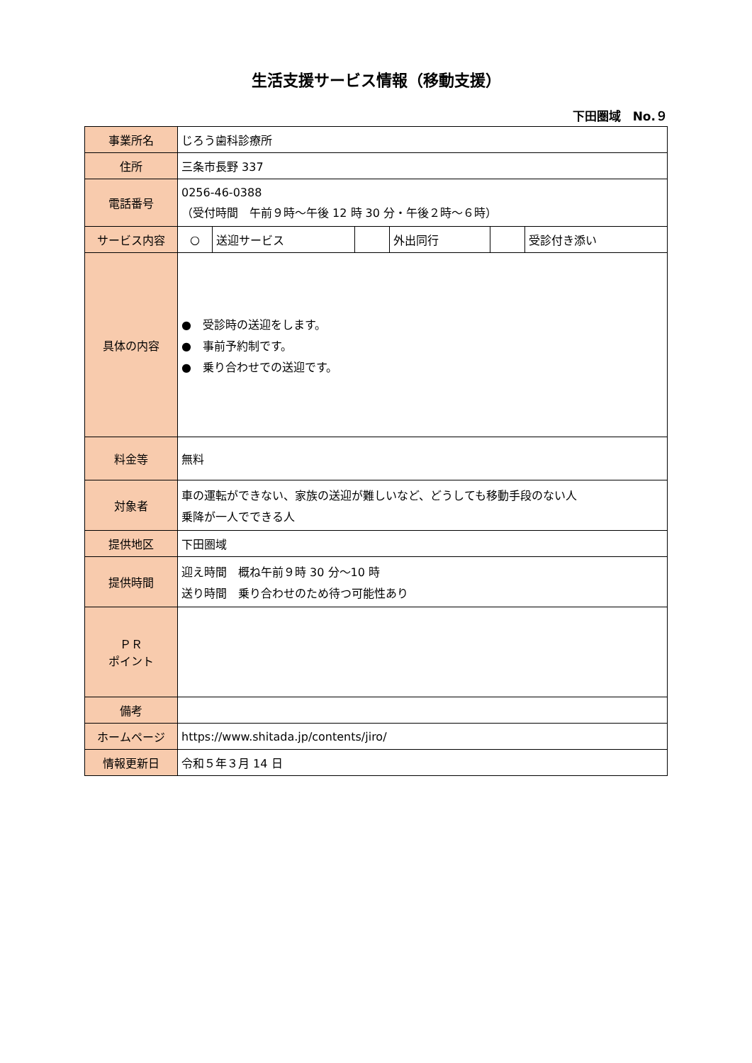生活支援サービス情報（移動支援）
下田圏域　No.９
| 事業所名 | じろう歯科診療所 | | | | | |
| 住所 | 三条市長野 337 | | | | | |
| 電話番号 | 0256-46-0388 （受付時間 午前９時～午後 12 時 30 分・午後２時～６時） | | | | | |
| サービス内容 | ○ | 送迎サービス | | 外出同行 | | 受診付き添い |
| 具体の内容 | ● 受診時の送迎をします。 ● 事前予約制です。 ● 乗り合わせでの送迎です。 | | | | | |
| 料金等 | 無料 | | | | | |
| 対象者 | 車の運転ができない、家族の送迎が難しいなど、どうしても移動手段のない人 乗降が一人でできる人 | | | | | |
| 提供地区 | 下田圏域 | | | | | |
| 提供時間 | 迎え時間 概ね午前９時 30 分～10 時 送り時間 乗り合わせのため待つ可能性あり | | | | | |
| ＰＲ ポイント | | | | | | |
| 備考 | | | | | | |
| ホームページ | https://www.shitada.jp/contents/jiro/ | | | | | |
| 情報更新日 | 令和５年３月 14 日 | | | | | |